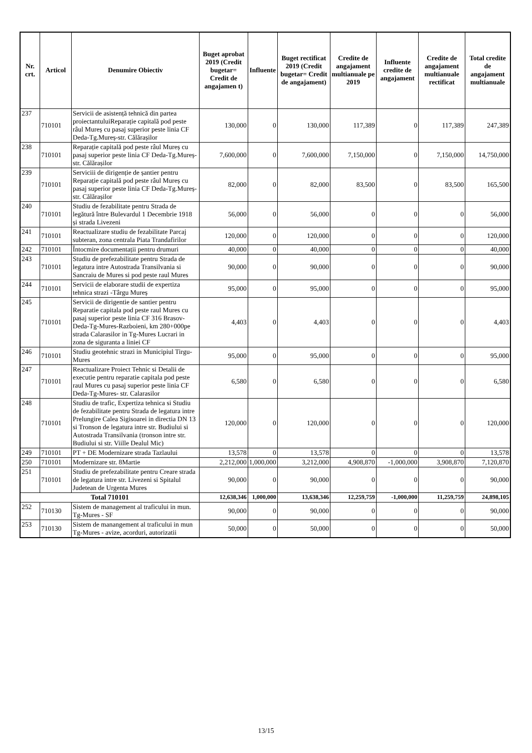| Nr. crt. | Articol | Denumire Obiectiv | Buget aprobat 2019 (Credit bugetar= Credit de angajamen t) | Influente | Buget rectificat 2019 (Credit bugetar= Credit de angajament) | Credite de angajament multianuale pe 2019 | Influente credite de angajament | Credite de angajament multianuale rectificat | Total credite de angajament multianuale |
| --- | --- | --- | --- | --- | --- | --- | --- | --- | --- |
| 237 | 710101 | Servicii de asistență tehnică din partea proiectantuluiReparație capitală pod peste râul Mureș cu pasaj superior peste linia CF Deda-Tg.Mureș-str. Călărașilor | 130,000 | 0 | 130,000 | 117,389 | 0 | 117,389 | 247,389 |
| 238 | 710101 | Reparație capitală pod peste râul Mureș cu pasaj superior peste linia CF Deda-Tg.Mureș-str. Călărașilor | 7,600,000 | 0 | 7,600,000 | 7,150,000 | 0 | 7,150,000 | 14,750,000 |
| 239 | 710101 | Serviciii de dirigenție de șantier pentru Reparație capitală pod peste râul Mureș cu pasaj superior peste linia CF Deda-Tg.Mureș-str. Călărașilor | 82,000 | 0 | 82,000 | 83,500 | 0 | 83,500 | 165,500 |
| 240 | 710101 | Studiu de fezabilitate pentru Strada de legătură între Bulevardul 1 Decembrie 1918 și strada Livezeni | 56,000 | 0 | 56,000 | 0 | 0 | 0 | 56,000 |
| 241 | 710101 | Reactualizare studiu de fezabilitate Parcaj subteran, zona centrala Piata Trandafirilor | 120,000 | 0 | 120,000 | 0 | 0 | 0 | 120,000 |
| 242 | 710101 | Întocmire documentații pentru drumuri | 40,000 | 0 | 40,000 | 0 | 0 | 0 | 40,000 |
| 243 | 710101 | Studiu de prefezabilitate pentru Strada de legatura intre Autostrada Transilvania si Sancraiu de Mures si pod peste raul Mures | 90,000 | 0 | 90,000 | 0 | 0 | 0 | 90,000 |
| 244 | 710101 | Servicii de elaborare studii de expertiza tehnica strazi -Târgu Mureș | 95,000 | 0 | 95,000 | 0 | 0 | 0 | 95,000 |
| 245 | 710101 | Servicii de dirigentie de santier pentru Reparatie capitala pod peste raul Mures cu pasaj superior peste linia CF 316 Brasov-Deda-Tg-Mures-Razboieni, km 280+000pe strada Calarasilor in Tg-Mures Lucrari in zona de siguranta a liniei CF | 4,403 | 0 | 4,403 | 0 | 0 | 0 | 4,403 |
| 246 | 710101 | Studiu geotehnic strazi in Municipiul Tirgu-Mures | 95,000 | 0 | 95,000 | 0 | 0 | 0 | 95,000 |
| 247 | 710101 | Reactualizare Proiect Tehnic si Detalii de executie pentru reparatie capitala pod peste raul Mures cu pasaj superior peste linia CF Deda-Tg-Mures- str. Calarasilor | 6,580 | 0 | 6,580 | 0 | 0 | 0 | 6,580 |
| 248 | 710101 | Studiu de trafic, Expertiza tehnica si Studiu de fezabilitate pentru Strada de legatura intre Prelungire Calea Sigisoarei in directia DN 13 si Tronson de legatura intre str. Budiului si Autostrada Transilvania (tronson intre str. Budiului si str. Viille Dealul Mic) | 120,000 | 0 | 120,000 | 0 | 0 | 0 | 120,000 |
| 249 | 710101 | PT + DE Modernizare strada Tazlaului | 13,578 | 0 | 13,578 | 0 | 0 | 0 | 13,578 |
| 250 | 710101 | Modernizare str. 8Martie | 2,212,000 | 1,000,000 | 3,212,000 | 4,908,870 | -1,000,000 | 3,908,870 | 7,120,870 |
| 251 | 710101 | Studiu de prefezabilitate pentru Creare strada de legatura intre str. Livezeni si Spitalul Judetean de Urgenta Mures | 90,000 | 0 | 90,000 | 0 | 0 | 0 | 90,000 |
| Total 710101 | | | 12,638,346 | 1,000,000 | 13,638,346 | 12,259,759 | -1,000,000 | 11,259,759 | 24,898,105 |
| 252 | 710130 | Sistem de management al traficului in mun. Tg-Mures - SF | 90,000 | 0 | 90,000 | 0 | 0 | 0 | 90,000 |
| 253 | 710130 | Sistem de manangement al traficului in mun Tg-Mures - avize, acorduri, autorizatii | 50,000 | 0 | 50,000 | 0 | 0 | 0 | 50,000 |
13/15